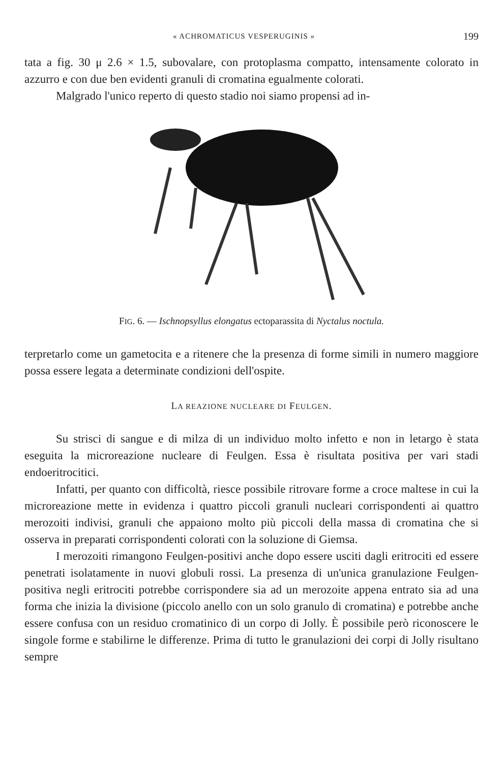« ACHROMATICUS VESPERUGINIS » 199
tata a fig. 30 μ 2.6 × 1.5, subovalare, con protoplasma compatto, intensamente colorato in azzurro e con due ben evidenti granuli di cromatina egualmente colorati.
Malgrado l'unico reperto di questo stadio noi siamo propensi ad in-
FIG. 6. — Ischnopsyllus elongatus ectoparassita di Nyctalus noctula.
terpretarlo come un gametocita e a ritenere che la presenza di forme simili in numero maggiore possa essere legata a determinate condizioni dell'ospite.
LA REAZIONE NUCLEARE DI FEULGEN.
Su strisci di sangue e di milza di un individuo molto infetto e non in letargo è stata eseguita la microreazione nucleare di Feulgen. Essa è risultata positiva per vari stadi endoeritrocitici.
Infatti, per quanto con difficoltà, riesce possibile ritrovare forme a croce maltese in cui la microreazione mette in evidenza i quattro piccoli granuli nucleari corrispondenti ai quattro merozoiti indivisi, granuli che appaiono molto più piccoli della massa di cromatina che si osserva in preparati corrispondenti colorati con la soluzione di Giemsa.
I merozoiti rimangono Feulgen-positivi anche dopo essere usciti dagli eritrociti ed essere penetrati isolatamente in nuovi globuli rossi. La presenza di un'unica granulazione Feulgen-positiva negli eritrociti potrebbe corrispondere sia ad un merozoite appena entrato sia ad una forma che inizia la divisione (piccolo anello con un solo granulo di cromatina) e potrebbe anche essere confusa con un residuo cromatinico di un corpo di Jolly. È possibile però riconoscere le singole forme e stabilirne le differenze. Prima di tutto le granulazioni dei corpi di Jolly risultano sempre